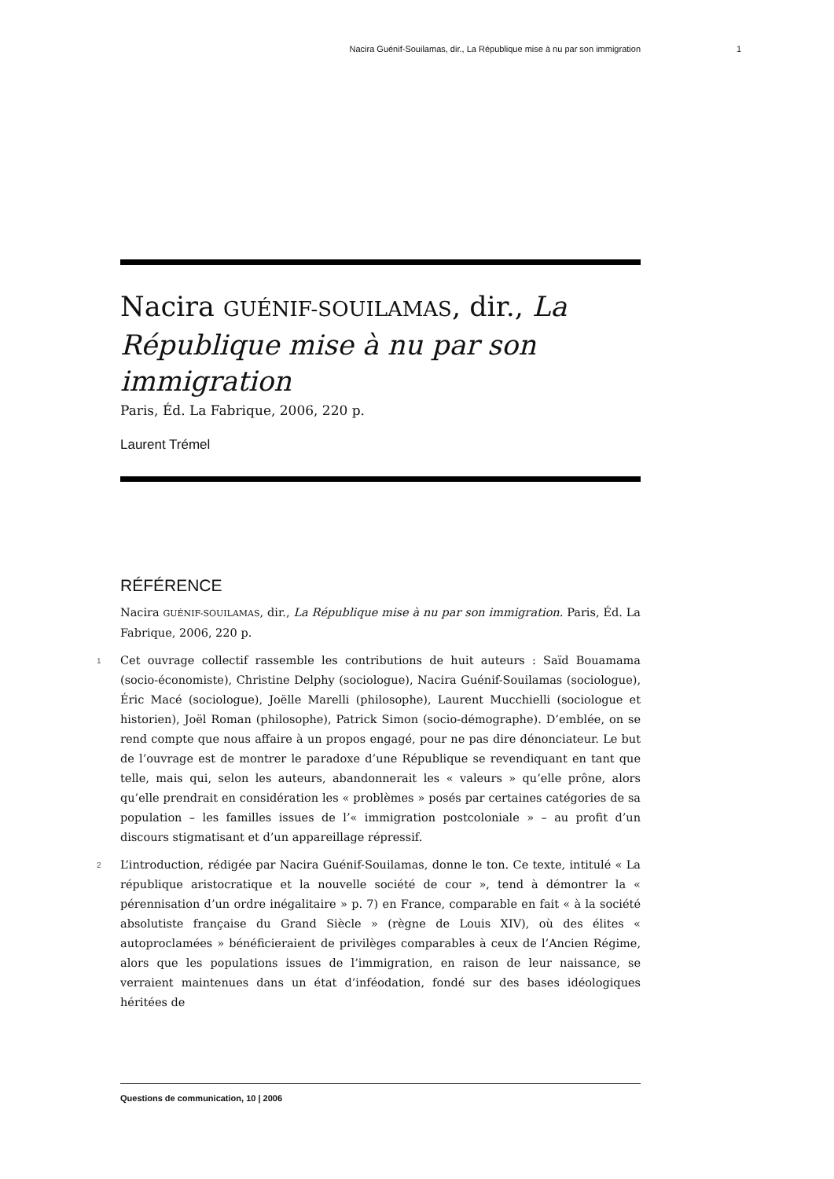Nacira Guénif-Souilamas, dir., La République mise à nu par son immigration 1
Nacira GUÉNIF-SOUILAMAS, dir., La République mise à nu par son immigration
Paris, Éd. La Fabrique, 2006, 220 p.
Laurent Trémel
RÉFÉRENCE
Nacira GUÉNIF-SOUILAMAS, dir., La République mise à nu par son immigration. Paris, Éd. La Fabrique, 2006, 220 p.
1 Cet ouvrage collectif rassemble les contributions de huit auteurs : Saïd Bouamama (socio-économiste), Christine Delphy (sociologue), Nacira Guénif-Souilamas (sociologue), Éric Macé (sociologue), Joëlle Marelli (philosophe), Laurent Mucchielli (sociologue et historien), Joël Roman (philosophe), Patrick Simon (socio-démographe). D’emblée, on se rend compte que nous affaire à un propos engagé, pour ne pas dire dénonciateur. Le but de l’ouvrage est de montrer le paradoxe d’une République se revendiquant en tant que telle, mais qui, selon les auteurs, abandonnerait les « valeurs » qu’elle prône, alors qu’elle prendrait en considération les « problèmes » posés par certaines catégories de sa population – les familles issues de l’« immigration postcoloniale » – au profit d’un discours stigmatisant et d’un appareillage répressif.
2 L’introduction, rédigée par Nacira Guénif-Souilamas, donne le ton. Ce texte, intitulé « La république aristocratique et la nouvelle société de cour », tend à démontrer la « pérennisation d’un ordre inégalitaire » p. 7) en France, comparable en fait « à la société absolutiste française du Grand Siècle » (règne de Louis XIV), où des élites « autoproclamées » bénéficieraient de privilèges comparables à ceux de l’Ancien Régime, alors que les populations issues de l’immigration, en raison de leur naissance, se verraient maintenues dans un état d’inféodation, fondé sur des bases idéologiques héritées de
Questions de communication, 10 | 2006